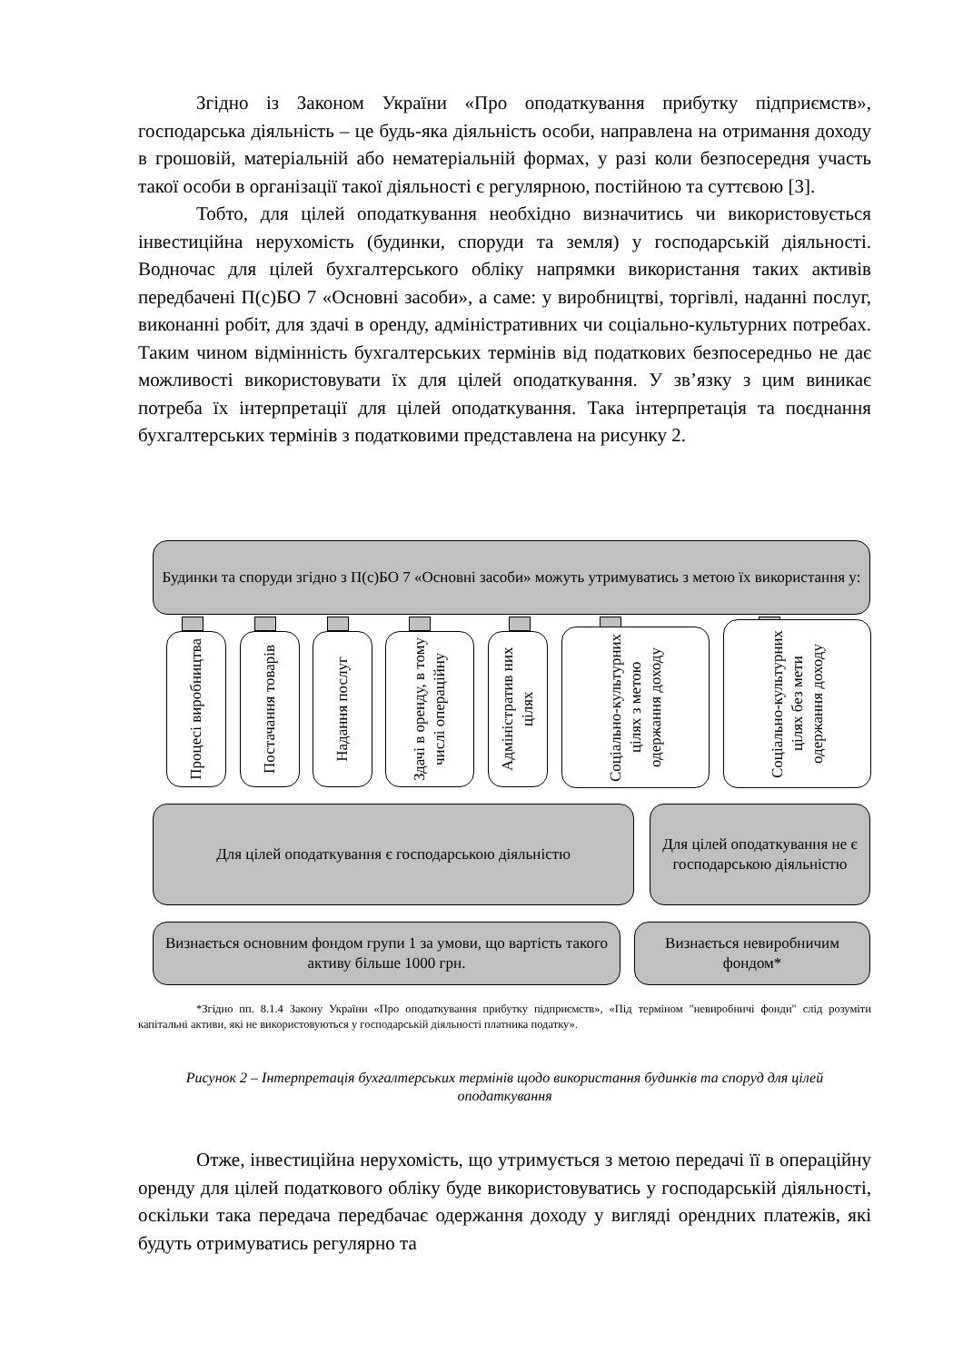Згідно із Законом України «Про оподаткування прибутку підприємств», господарська діяльність – це будь-яка діяльність особи, направлена на отримання доходу в грошовій, матеріальній або нематеріальній формах, у разі коли безпосередня участь такої особи в організації такої діяльності є регулярною, постійною та суттєвою [3].
Тобто, для цілей оподаткування необхідно визначитись чи використовується інвестиційна нерухомість (будинки, споруди та земля) у господарській діяльності. Водночас для цілей бухгалтерського обліку напрямки використання таких активів передбачені П(с)БО 7 «Основні засоби», а саме: у виробництві, торгівлі, наданні послуг, виконанні робіт, для здачі в оренду, адміністративних чи соціально-культурних потребах. Таким чином відмінність бухгалтерських термінів від податкових безпосередньо не дає можливості використовувати їх для цілей оподаткування. У зв’язку з цим виникає потреба їх інтерпретації для цілей оподаткування. Така інтерпретація та поєднання бухгалтерських термінів з податковими представлена на рисунку 2.
Будинки та споруди згідно з П(с)БО 7 «Основні засоби» можуть утримуватись з метою їх використання у:
Процесі виробництва
Постачання товарів
Надання послуг
Здачі в оренду, в тому числі операційну
Адміністратив них цілях
Соціально-культурних цілях з метою одержання доходу
Соціально-культурних цілях без мети одержання доходу
Для цілей оподаткування є господарською діяльністю
Для цілей оподаткування не є господарською діяльністю
Визнається основним фондом групи 1 за умови, що вартість такого активу більше 1000 грн.
Визнається невиробничим фондом*
*Згідно пп. 8.1.4 Закону України «Про оподаткування прибутку підприємств», «Під терміном "невиробничі фонди" слід розуміти капітальні активи, які не використовуються у господарській діяльності платника податку».
Рисунок 2 – Інтерпретація бухгалтерських термінів щодо використання будинків та споруд для цілей оподаткування
Отже, інвестиційна нерухомість, що утримується з метою передачі її в операційну оренду для цілей податкового обліку буде використовуватись у господарській діяльності, оскільки така передача передбачає одержання доходу у вигляді орендних платежів, які будуть отримуватись регулярно та